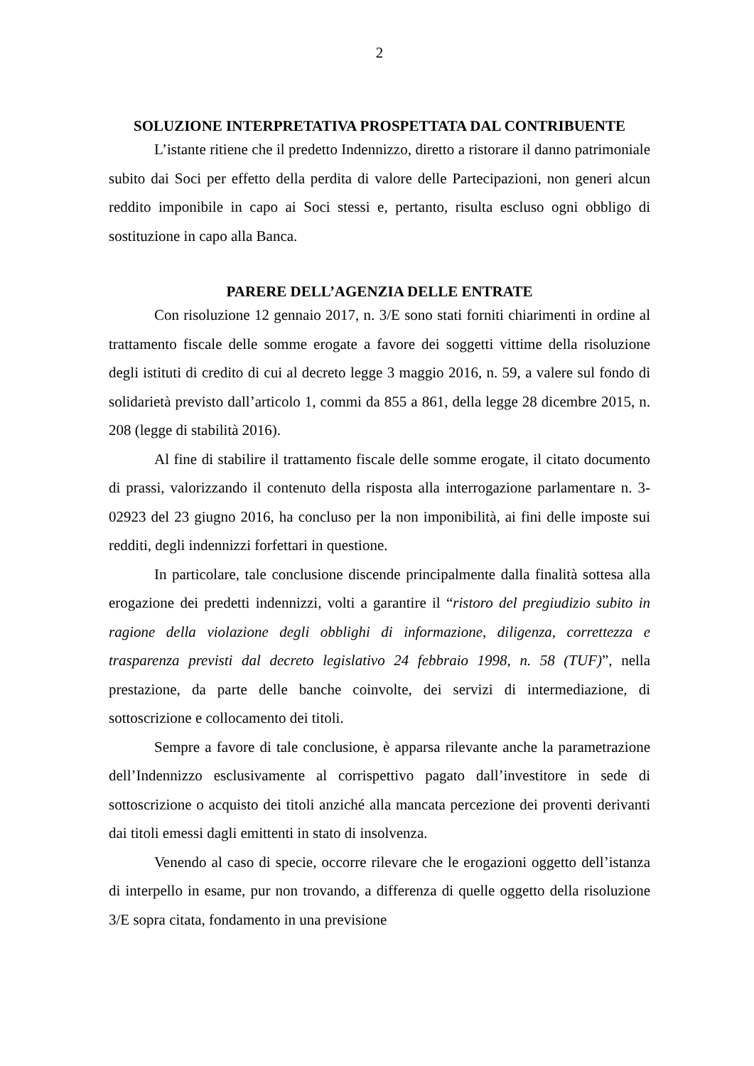2
SOLUZIONE INTERPRETATIVA PROSPETTATA DAL CONTRIBUENTE
L’istante ritiene che il predetto Indennizzo, diretto a ristorare il danno patrimoniale subito dai Soci per effetto della perdita di valore delle Partecipazioni, non generi alcun reddito imponibile in capo ai Soci stessi e, pertanto, risulta escluso ogni obbligo di sostituzione in capo alla Banca.
PARERE DELL’AGENZIA DELLE ENTRATE
Con risoluzione 12 gennaio 2017, n. 3/E sono stati forniti chiarimenti in ordine al trattamento fiscale delle somme erogate a favore dei soggetti vittime della risoluzione degli istituti di credito di cui al decreto legge 3 maggio 2016, n. 59, a valere sul fondo di solidarietà previsto dall’articolo 1, commi da 855 a 861, della legge 28 dicembre 2015, n. 208 (legge di stabilità 2016).
Al fine di stabilire il trattamento fiscale delle somme erogate, il citato documento di prassi, valorizzando il contenuto della risposta alla interrogazione parlamentare n. 3-02923 del 23 giugno 2016, ha concluso per la non imponibilità, ai fini delle imposte sui redditi, degli indennizzi forfettari in questione.
In particolare, tale conclusione discende principalmente dalla finalità sottesa alla erogazione dei predetti indennizzi, volti a garantire il “ristoro del pregiudizio subito in ragione della violazione degli obblighi di informazione, diligenza, correttezza e trasparenza previsti dal decreto legislativo 24 febbraio 1998, n. 58 (TUF)”, nella prestazione, da parte delle banche coinvolte, dei servizi di intermediazione, di sottoscrizione e collocamento dei titoli.
Sempre a favore di tale conclusione, è apparsa rilevante anche la parametrazione dell’Indennizzo esclusivamente al corrispettivo pagato dall’investitore in sede di sottoscrizione o acquisto dei titoli anziché alla mancata percezione dei proventi derivanti dai titoli emessi dagli emittenti in stato di insolvenza.
Venendo al caso di specie, occorre rilevare che le erogazioni oggetto dell’istanza di interpello in esame, pur non trovando, a differenza di quelle oggetto della risoluzione 3/E sopra citata, fondamento in una previsione